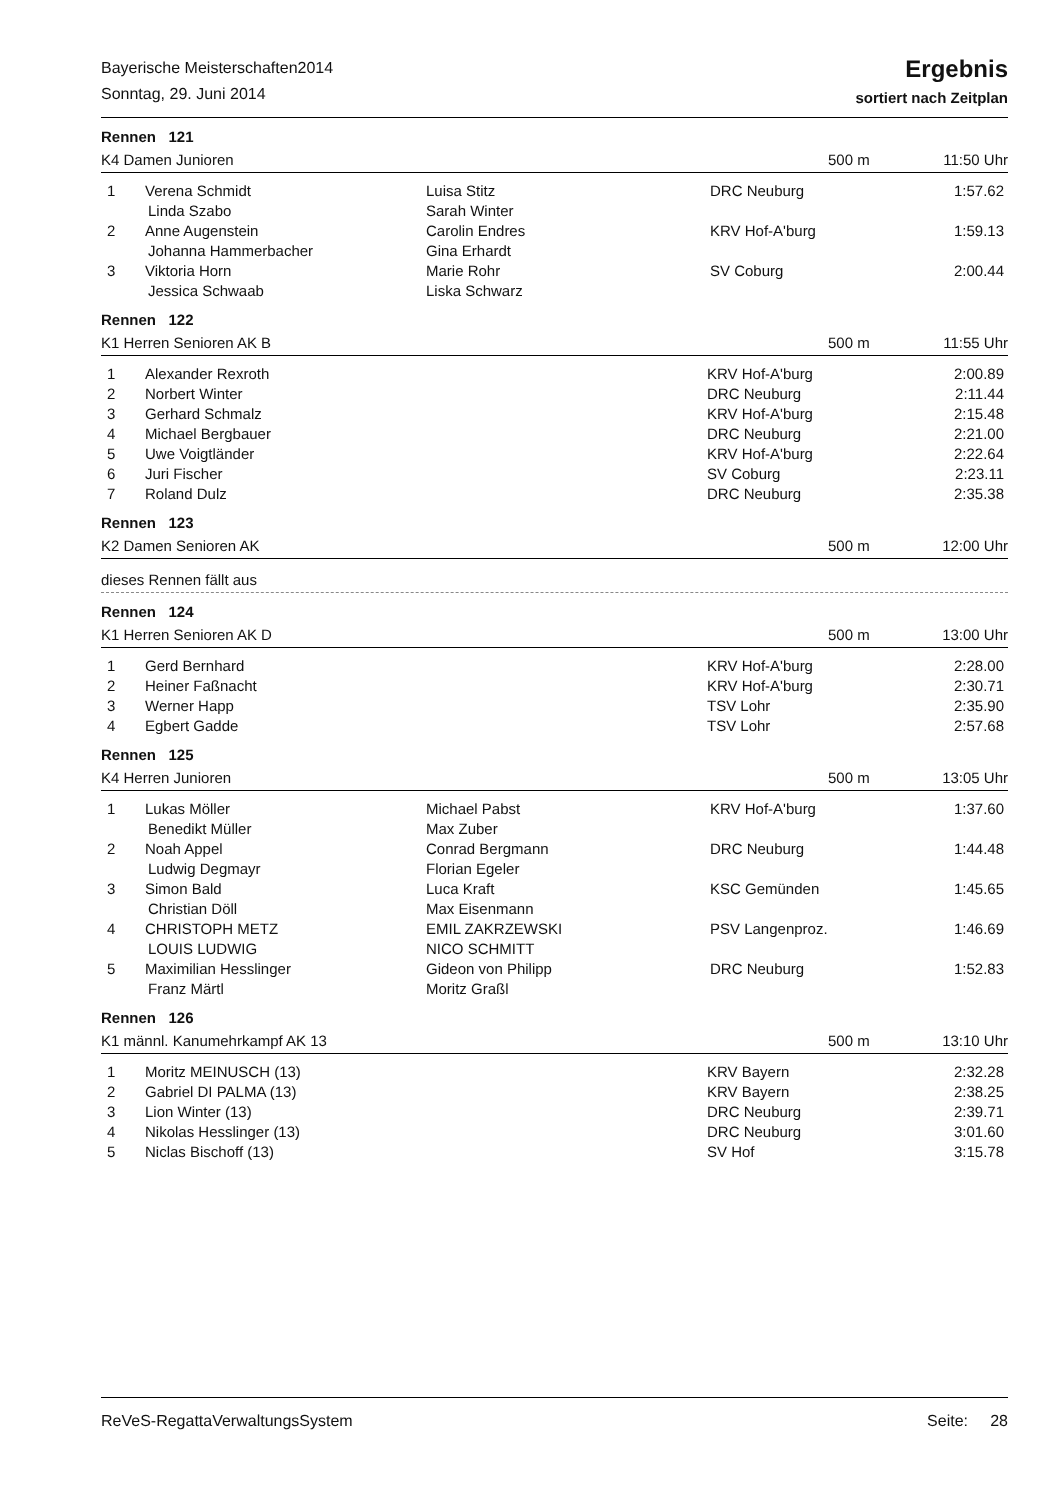Bayerische Meisterschaften2014
Sonntag, 29. Juni 2014
Ergebnis
sortiert nach Zeitplan
Rennen 121
K4 Damen Junioren 500 m 11:50 Uhr
| 1 | Verena Schmidt | Luisa Stitz | DRC Neuburg | 1:57.62 |
| | Linda Szabo | Sarah Winter | | |
| 2 | Anne Augenstein | Carolin Endres | KRV Hof-A'burg | 1:59.13 |
| | Johanna Hammerbacher | Gina Erhardt | | |
| 3 | Viktoria Horn | Marie Rohr | SV Coburg | 2:00.44 |
| | Jessica Schwaab | Liska Schwarz | | |
Rennen 122
K1 Herren Senioren AK B 500 m 11:55 Uhr
| 1 | Alexander Rexroth | | KRV Hof-A'burg | 2:00.89 |
| 2 | Norbert Winter | | DRC Neuburg | 2:11.44 |
| 3 | Gerhard Schmalz | | KRV Hof-A'burg | 2:15.48 |
| 4 | Michael Bergbauer | | DRC Neuburg | 2:21.00 |
| 5 | Uwe Voigtländer | | KRV Hof-A'burg | 2:22.64 |
| 6 | Juri Fischer | | SV Coburg | 2:23.11 |
| 7 | Roland Dulz | | DRC Neuburg | 2:35.38 |
Rennen 123
K2 Damen Senioren AK 500 m 12:00 Uhr
dieses Rennen fällt aus
Rennen 124
K1 Herren Senioren AK D 500 m 13:00 Uhr
| 1 | Gerd Bernhard | | KRV Hof-A'burg | 2:28.00 |
| 2 | Heiner Faßnacht | | KRV Hof-A'burg | 2:30.71 |
| 3 | Werner Happ | | TSV Lohr | 2:35.90 |
| 4 | Egbert Gadde | | TSV Lohr | 2:57.68 |
Rennen 125
K4 Herren Junioren 500 m 13:05 Uhr
| 1 | Lukas Möller | Michael Pabst | KRV Hof-A'burg | 1:37.60 |
| | Benedikt Müller | Max Zuber | | |
| 2 | Noah Appel | Conrad Bergmann | DRC Neuburg | 1:44.48 |
| | Ludwig Degmayr | Florian Egeler | | |
| 3 | Simon Bald | Luca Kraft | KSC Gemünden | 1:45.65 |
| | Christian Döll | Max Eisenmann | | |
| 4 | CHRISTOPH METZ | EMIL ZAKRZEWSKI | PSV Langenproz. | 1:46.69 |
| | LOUIS LUDWIG | NICO SCHMITT | | |
| 5 | Maximilian Hesslinger | Gideon von Philipp | DRC Neuburg | 1:52.83 |
| | Franz Märtl | Moritz Graßl | | |
Rennen 126
K1 männl. Kanumehrkampf AK 13 500 m 13:10 Uhr
| 1 | Moritz MEINUSCH (13) | | KRV Bayern | 2:32.28 |
| 2 | Gabriel DI PALMA (13) | | KRV Bayern | 2:38.25 |
| 3 | Lion Winter (13) | | DRC Neuburg | 2:39.71 |
| 4 | Nikolas Hesslinger (13) | | DRC Neuburg | 3:01.60 |
| 5 | Niclas Bischoff (13) | | SV Hof | 3:15.78 |
ReVeS-RegattaVerwaltungsSystem Seite: 28